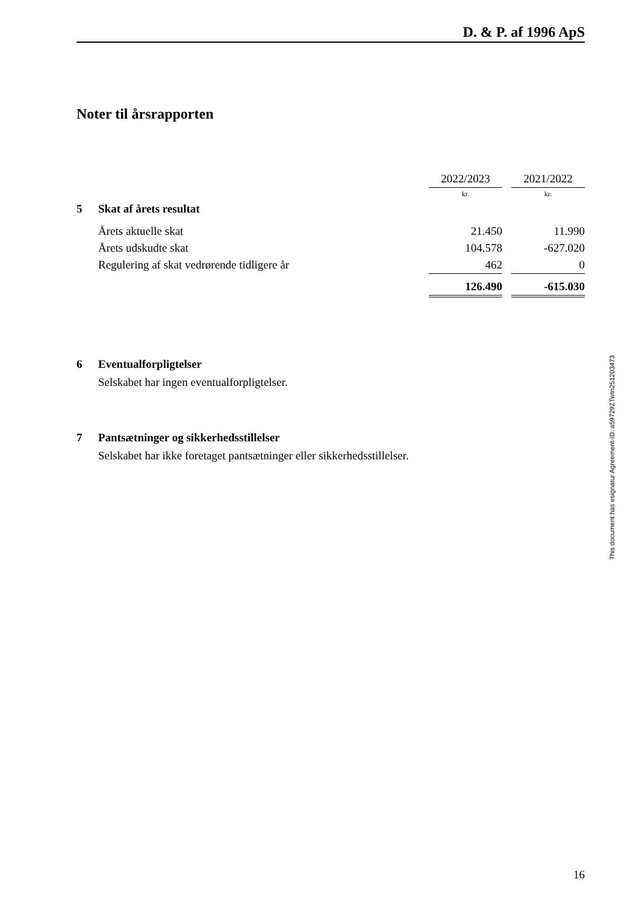D. & P. af 1996 ApS
Noter til årsrapporten
| | | 2022/2023 | | 2021/2022 |
| | | kr. | | kr. |
| 5 | Skat af årets resultat | | | |
| | Årets aktuelle skat | 21.450 | | 11.990 |
| | Årets udskudte skat | 104.578 | | -627.020 |
| | Regulering af skat vedrørende tidligere år | 462 | | 0 |
| | | 126.490 | | -615.030 |
6 Eventualforpligtelser
Selskabet har ingen eventualforpligtelser.
7 Pantsætninger og sikkerhedsstillelser
Selskabet har ikke foretaget pantsætninger eller sikkerhedsstillelser.
This document has esignatur Agreement-ID: a59729ZTwtn251203473
16